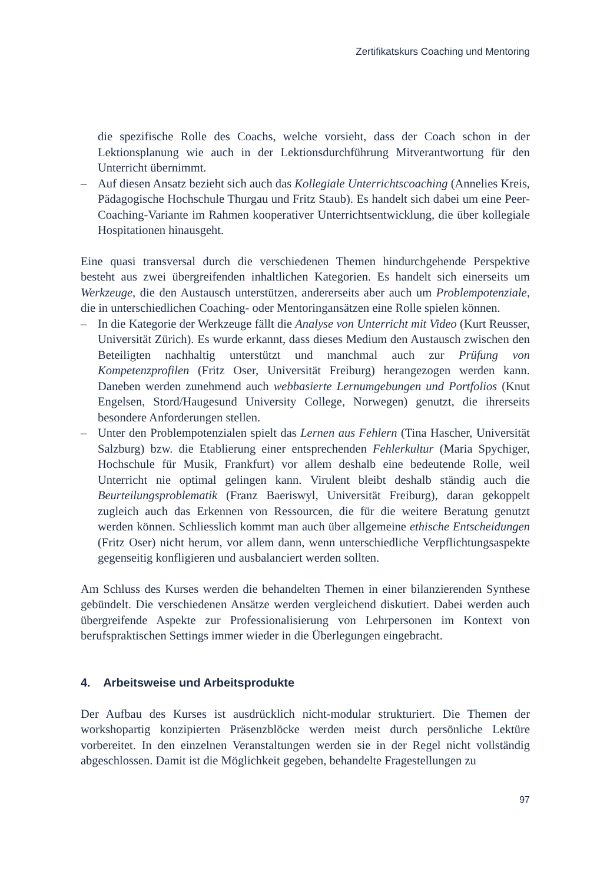Zertifikatskurs Coaching und Mentoring
die spezifische Rolle des Coachs, welche vorsieht, dass der Coach schon in der Lektionsplanung wie auch in der Lektionsdurchführung Mitverantwortung für den Unterricht übernimmt.
– Auf diesen Ansatz bezieht sich auch das Kollegiale Unterrichtscoaching (Annelies Kreis, Pädagogische Hochschule Thurgau und Fritz Staub). Es handelt sich dabei um eine Peer-Coaching-Variante im Rahmen kooperativer Unterrichtsentwicklung, die über kollegiale Hospitationen hinausgeht.
Eine quasi transversal durch die verschiedenen Themen hindurchgehende Perspektive besteht aus zwei übergreifenden inhaltlichen Kategorien. Es handelt sich einerseits um Werkzeuge, die den Austausch unterstützen, andererseits aber auch um Problempotenziale, die in unterschiedlichen Coaching- oder Mentoringansätzen eine Rolle spielen können.
– In die Kategorie der Werkzeuge fällt die Analyse von Unterricht mit Video (Kurt Reusser, Universität Zürich). Es wurde erkannt, dass dieses Medium den Austausch zwischen den Beteiligten nachhaltig unterstützt und manchmal auch zur Prüfung von Kompetenzprofilen (Fritz Oser, Universität Freiburg) herangezogen werden kann. Daneben werden zunehmend auch webbasierte Lernumgebungen und Portfolios (Knut Engelsen, Stord/Haugesund University College, Norwegen) genutzt, die ihrerseits besondere Anforderungen stellen.
– Unter den Problempotenzialen spielt das Lernen aus Fehlern (Tina Hascher, Universität Salzburg) bzw. die Etablierung einer entsprechenden Fehlerkultur (Maria Spychiger, Hochschule für Musik, Frankfurt) vor allem deshalb eine bedeutende Rolle, weil Unterricht nie optimal gelingen kann. Virulent bleibt deshalb ständig auch die Beurteilungsproblematik (Franz Baeriswyl, Universität Freiburg), daran gekoppelt zugleich auch das Erkennen von Ressourcen, die für die weitere Beratung genutzt werden können. Schliesslich kommt man auch über allgemeine ethische Entscheidungen (Fritz Oser) nicht herum, vor allem dann, wenn unterschiedliche Verpflichtungsaspekte gegenseitig konfligieren und ausbalanciert werden sollten.
Am Schluss des Kurses werden die behandelten Themen in einer bilanzierenden Synthese gebündelt. Die verschiedenen Ansätze werden vergleichend diskutiert. Dabei werden auch übergreifende Aspekte zur Professionalisierung von Lehrpersonen im Kontext von berufspraktischen Settings immer wieder in die Überlegungen eingebracht.
4. Arbeitsweise und Arbeitsprodukte
Der Aufbau des Kurses ist ausdrücklich nicht-modular strukturiert. Die Themen der workshopartig konzipierten Präsenzblöcke werden meist durch persönliche Lektüre vorbereitet. In den einzelnen Veranstaltungen werden sie in der Regel nicht vollständig abgeschlossen. Damit ist die Möglichkeit gegeben, behandelte Fragestellungen zu
97